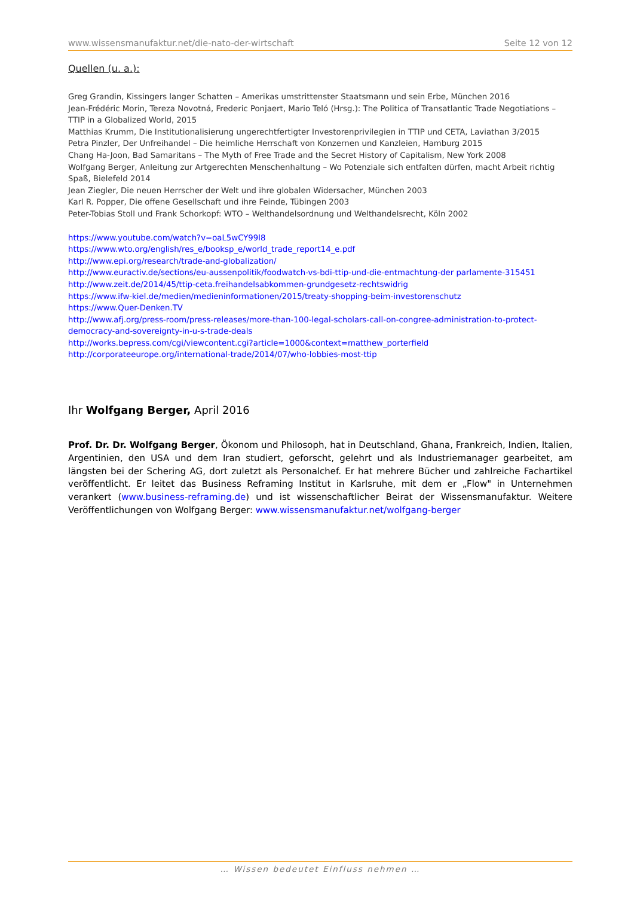www.wissensmanufaktur.net/die-nato-der-wirtschaft Seite 12 von 12
Quellen (u. a.):
Greg Grandin, Kissingers langer Schatten – Amerikas umstrittenster Staatsmann und sein Erbe, München 2016
Jean-Frédéric Morin, Tereza Novotná, Frederic Ponjaert, Mario Teló (Hrsg.): The Politica of Transatlantic Trade Negotiations – TTIP in a Globalized World, 2015
Matthias Krumm, Die Institutionalisierung ungerechtfertigter Investorenprivilegien in TTIP und CETA, Laviathan 3/2015
Petra Pinzler, Der Unfreihandel – Die heimliche Herrschaft von Konzernen und Kanzleien, Hamburg 2015
Chang Ha-Joon, Bad Samaritans – The Myth of Free Trade and the Secret History of Capitalism, New York 2008
Wolfgang Berger, Anleitung zur Artgerechten Menschenhaltung – Wo Potenziale sich entfalten dürfen, macht Arbeit richtig Spaß, Bielefeld 2014
Jean Ziegler, Die neuen Herrscher der Welt und ihre globalen Widersacher, München 2003
Karl R. Popper, Die offene Gesellschaft und ihre Feinde, Tübingen 2003
Peter-Tobias Stoll und Frank Schorkopf: WTO – Welthandelsordnung und Welthandelsrecht, Köln 2002
https://www.youtube.com/watch?v=oaL5wCY99l8
https://www.wto.org/english/res_e/booksp_e/world_trade_report14_e.pdf
http://www.epi.org/research/trade-and-globalization/
http://www.euractiv.de/sections/eu-aussenpolitik/foodwatch-vs-bdi-ttip-und-die-entmachtung-der parlamente-315451
http://www.zeit.de/2014/45/ttip-ceta.freihandelsabkommen-grundgesetz-rechtswidrig
https://www.ifw-kiel.de/medien/medieninformationen/2015/treaty-shopping-beim-investorenschutz
https://www.Quer-Denken.TV
http://www.afj.org/press-room/press-releases/more-than-100-legal-scholars-call-on-congree-administration-to-protect-democracy-and-sovereignty-in-u-s-trade-deals
http://works.bepress.com/cgi/viewcontent.cgi?article=1000&context=matthew_porterfield
http://corporateeurope.org/international-trade/2014/07/who-lobbies-most-ttip
Ihr Wolfgang Berger, April 2016
Prof. Dr. Dr. Wolfgang Berger, Ökonom und Philosoph, hat in Deutschland, Ghana, Frankreich, Indien, Italien, Argentinien, den USA und dem Iran studiert, geforscht, gelehrt und als Industriemanager gearbeitet, am längsten bei der Schering AG, dort zuletzt als Personalchef. Er hat mehrere Bücher und zahlreiche Fachartikel veröffentlicht. Er leitet das Business Reframing Institut in Karlsruhe, mit dem er „Flow" in Unternehmen verankert (www.business-reframing.de) und ist wissenschaftlicher Beirat der Wissensmanufaktur. Weitere Veröffentlichungen von Wolfgang Berger: www.wissensmanufaktur.net/wolfgang-berger
… Wissen bedeutet Einfluss nehmen …